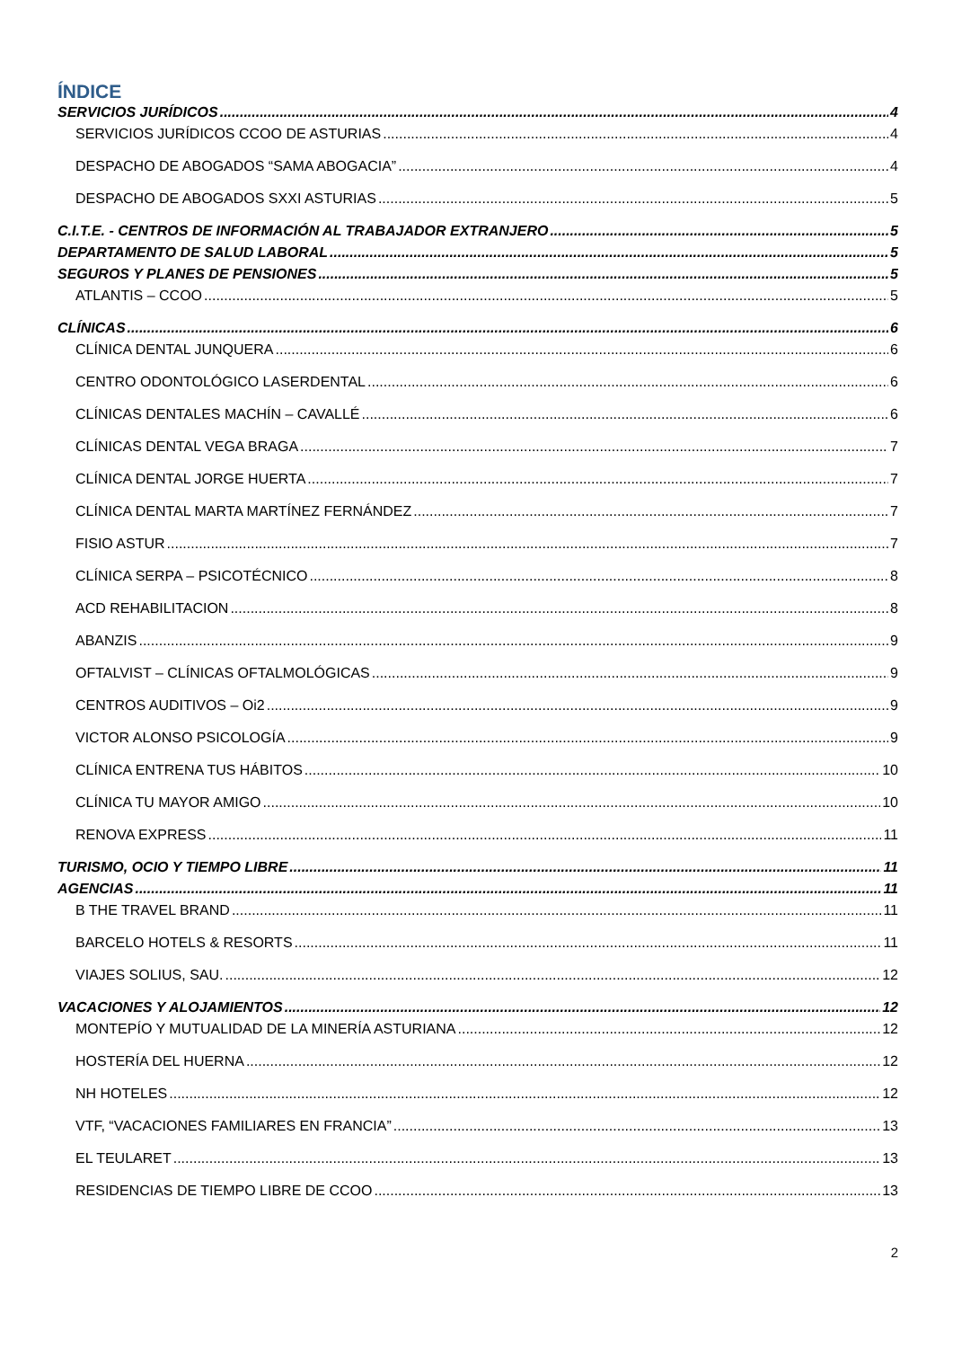ÍNDICE
SERVICIOS JURÍDICOS 4
SERVICIOS JURÍDICOS CCOO DE ASTURIAS 4
DESPACHO DE ABOGADOS “SAMA ABOGACIA” 4
DESPACHO DE ABOGADOS SXXI ASTURIAS 5
C.I.T.E. - CENTROS DE INFORMACIÓN AL TRABAJADOR EXTRANJERO 5
DEPARTAMENTO DE SALUD LABORAL 5
SEGUROS Y PLANES DE PENSIONES 5
ATLANTIS – CCOO 5
CLÍNICAS 6
CLÍNICA DENTAL JUNQUERA 6
CENTRO ODONTOLÓGICO LASERDENTAL 6
CLÍNICAS DENTALES MACHÍN – CAVALLÉ 6
CLÍNICAS DENTAL VEGA BRAGA 7
CLÍNICA DENTAL JORGE HUERTA 7
CLÍNICA DENTAL MARTA MARTÍNEZ FERNÁNDEZ 7
FISIO ASTUR 7
CLÍNICA SERPA – PSICOTÉCNICO 8
ACD REHABILITACION 8
ABANZIS 9
OFTALVIST – CLÍNICAS OFTALMOLÓGICAS 9
CENTROS AUDITIVOS – Oi2 9
VICTOR ALONSO PSICOLOGÍA 9
CLÍNICA ENTRENA TUS HÁBITOS 10
CLÍNICA TU MAYOR AMIGO 10
RENOVA EXPRESS 11
TURISMO, OCIO Y TIEMPO LIBRE 11
AGENCIAS 11
B THE TRAVEL BRAND 11
BARCELO HOTELS & RESORTS 11
VIAJES SOLIUS, SAU. 12
VACACIONES Y ALOJAMIENTOS 12
MONTEPÍO Y MUTUALIDAD DE LA MINERÍA ASTURIANA 12
HOSTERÍA DEL HUERNA 12
NH HOTELES 12
VTF, “VACACIONES FAMILIARES EN FRANCIA” 13
EL TEULARET 13
RESIDENCIAS DE TIEMPO LIBRE DE CCOO 13
2